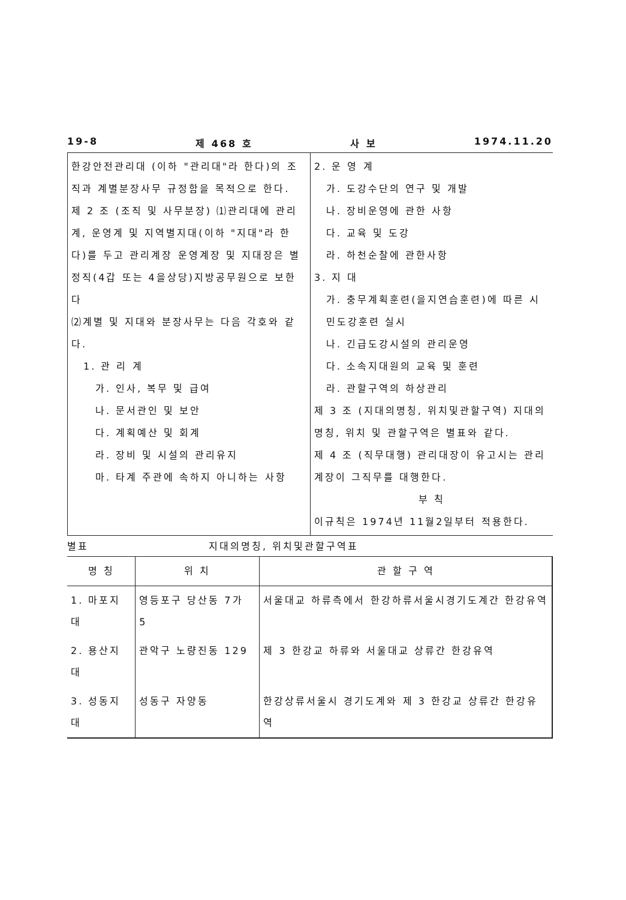19-8 제 468 호 사 보 1974.11.20
한강안전관리대 (이하 "관리대"라 한다)의 조직과 계별분장사무 규정함을 목적으로 한다.
제 2 조 (조직 및 사무분장) ⑴관리대에 관리계, 운영계 및 지역별지대(이하 "지대"라 한다)를 두고 관리계장 운영계장 및 지대장은 별정직(4갑 또는 4을상당)지방공무원으로 보한다
⑵계별 및 지대와 분장사무는 다음 각호와 같다.
1. 관 리 계
가. 인사, 복무 및 급여
나. 문서관인 및 보안
다. 계획예산 및 회계
라. 장비 및 시설의 관리유지
마. 타계 주관에 속하지 아니하는 사항
2. 운 영 계
가. 도강수단의 연구 및 개발
나. 장비운영에 관한 사항
다. 교육 및 도강
라. 하천순찰에 관한사항
3. 지 대
가. 충무계획훈련(을지연습훈련)에 따른 시민도강훈련 실시
나. 긴급도강시설의 관리운영
다. 소속지대원의 교육 및 훈련
라. 관할구역의 하상관리
제 3 조 (지대의명칭, 위치및관할구역) 지대의 명칭, 위치 및 관할구역은 별표와 같다.
제 4 조 (직무대행) 관리대장이 유고시는 관리계장이 그직무를 대행한다.
부 칙
이규칙은 1974년 11월2일부터 적용한다.
별표 지대의명칭, 위치및관할구역표
| 명 칭 | 위 치 | 관 할 구 역 |
| --- | --- | --- |
| 1. 마포지대 | 영등포구 당산동 7가 5 | 서울대교 하류측에서 한강하류서울시경기도계간 한강유역 |
| 2. 용산지대 | 관악구 노량진동 129 | 제 3 한강교 하류와 서울대교 상류간 한강유역 |
| 3. 성동지대 | 성동구 자양동 | 한강상류서울시 경기도계와 제 3 한강교 상류간 한강유역 |